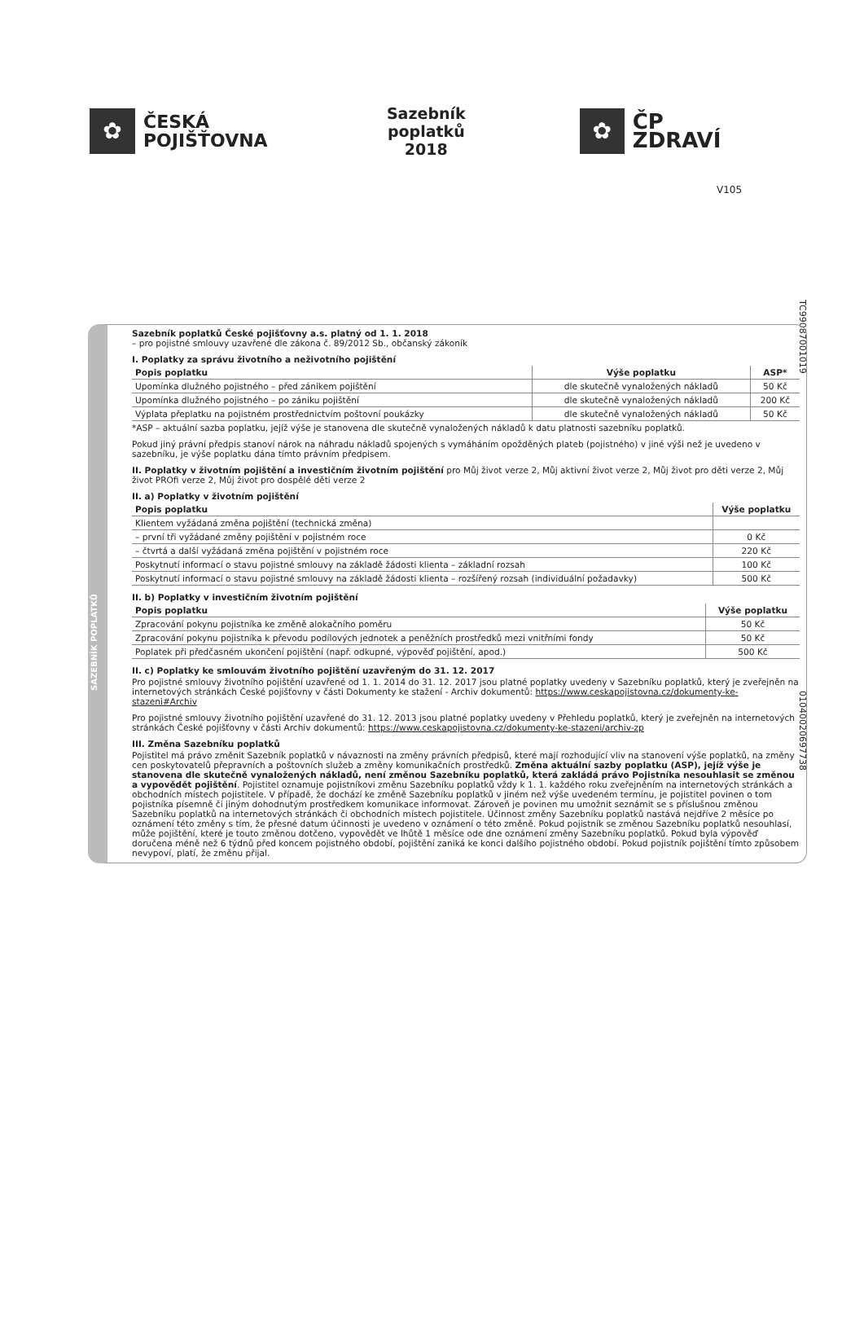V105
✿
ČESKÁ
POJIŠŤOVNA
Sazebník poplatků
2018
✿
ČP ZDRAVÍ
TC99087001019
01040020697738
SAZEBNÍK POPLATKŮ
Sazebník poplatků České pojišťovny a.s. platný od 1. 1. 2018
– pro pojistné smlouvy uzavřené dle zákona č. 89/2012 Sb., občanský zákoník
I. Poplatky za správu životního a neživotního pojištění
| Popis poplatku | Výše poplatku | ASP* |
| --- | --- | --- |
| Upomínka dlužného pojistného – před zánikem pojištění | dle skutečně vynaložených nákladů | 50 Kč |
| Upomínka dlužného pojistného – po zániku pojištění | dle skutečně vynaložených nákladů | 200 Kč |
| Výplata přeplatku na pojistném prostřednictvím poštovní poukázky | dle skutečně vynaložených nákladů | 50 Kč |
*ASP – aktuální sazba poplatku, jejíž výše je stanovena dle skutečně vynaložených nákladů k datu platnosti sazebníku poplatků.
Pokud jiný právní předpis stanoví nárok na náhradu nákladů spojených s vymáháním opožděných plateb (pojistného) v jiné výši než je uvedeno v sazebníku, je výše poplatku dána tímto právním předpisem.
II. Poplatky v životním pojištění a investičním životním pojištění pro Můj život verze 2, Můj aktivní život verze 2, Můj život pro děti verze 2, Můj život PROfi verze 2, Můj život pro dospělé děti verze 2
II. a) Poplatky v životním pojištění
| Popis poplatku | Výše poplatku |
| --- | --- |
| Klientem vyžádaná změna pojištění (technická změna) | |
| – první tři vyžádané změny pojištění v pojistném roce | 0 Kč |
| – čtvrtá a další vyžádaná změna pojištění v pojistném roce | 220 Kč |
| Poskytnutí informací o stavu pojistné smlouvy na základě žádosti klienta – základní rozsah | 100 Kč |
| Poskytnutí informací o stavu pojistné smlouvy na základě žádosti klienta – rozšířený rozsah (individuální požadavky) | 500 Kč |
II. b) Poplatky v investičním životním pojištění
| Popis poplatku | Výše poplatku |
| --- | --- |
| Zpracování pokynu pojistníka ke změně alokačního poměru | 50 Kč |
| Zpracování pokynu pojistníka k převodu podílových jednotek a peněžních prostředků mezi vnitřními fondy | 50 Kč |
| Poplatek při předčasném ukončení pojištění (např. odkupné, výpověď pojištění, apod.) | 500 Kč |
II. c) Poplatky ke smlouvám životního pojištění uzavřeným do 31. 12. 2017
Pro pojistné smlouvy životního pojištění uzavřené od 1. 1. 2014 do 31. 12. 2017 jsou platné poplatky uvedeny v Sazebníku poplatků, který je zveřejněn na internetových stránkách České pojišťovny v části Dokumenty ke stažení - Archiv dokumentů: https://www.ceskapojistovna.cz/dokumenty-ke-stazeni#Archiv
Pro pojistné smlouvy životního pojištění uzavřené do 31. 12. 2013 jsou platné poplatky uvedeny v Přehledu poplatků, který je zveřejněn na internetových stránkách České pojišťovny v části Archiv dokumentů: https://www.ceskapojistovna.cz/dokumenty-ke-stazeni/archiv-zp
III. Změna Sazebníku poplatků
Pojistitel má právo změnit Sazebník poplatků v návaznosti na změny právních předpisů, které mají rozhodující vliv na stanovení výše poplatků, na změny cen poskytovatelů přepravních a poštovních služeb a změny komunikačních prostředků. Změna aktuální sazby poplatku (ASP), jejíž výše je stanovena dle skutečně vynaložených nákladů, není změnou Sazebníku poplatků, která zakládá právo Pojistníka nesouhlasit se změnou a vypovědět pojištění. Pojistitel oznamuje pojistníkovi změnu Sazebníku poplatků vždy k 1. 1. každého roku zveřejněním na internetových stránkách a obchodních místech pojistitele. V případě, že dochází ke změně Sazebníku poplatků v jiném než výše uvedeném termínu, je pojistitel povinen o tom pojistníka písemně či jiným dohodnutým prostředkem komunikace informovat. Zároveň je povinen mu umožnit seznámit se s příslušnou změnou Sazebníku poplatků na internetových stránkách či obchodních místech pojistitele. Účinnost změny Sazebníku poplatků nastává nejdříve 2 měsíce po oznámení této změny s tím, že přesné datum účinnosti je uvedeno v oznámení o této změně. Pokud pojistník se změnou Sazebníku poplatků nesouhlasí, může pojištění, které je touto změnou dotčeno, vypovědět ve lhůtě 1 měsíce ode dne oznámení změny Sazebníku poplatků. Pokud byla výpověď doručena méně než 6 týdnů před koncem pojistného období, pojištění zaniká ke konci dalšího pojistného období. Pokud pojistník pojištění tímto způsobem nevypoví, platí, že změnu přijal.